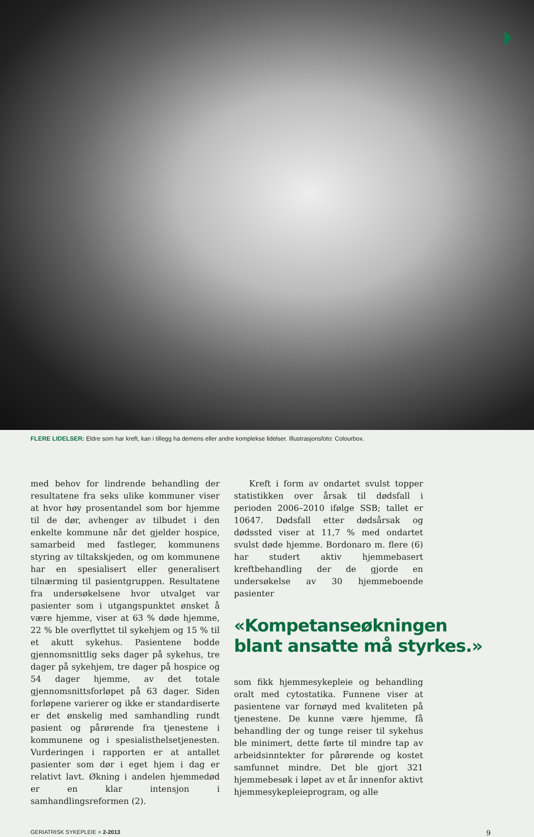FLERE LIDELSER: Eldre som har kreft, kan i tillegg ha demens eller andre komplekse lidelser. Illustrasjonsfoto: Colourbox.
med behov for lindrende behandling der resultatene fra seks ulike kommuner viser at hvor høy prosentandel som bor hjemme til de dør, avhenger av tilbudet i den enkelte kommune når det gjelder hospice, samarbeid med fastleger, kommunens styring av tiltakskjeden, og om kommunene har en spesialisert eller generalisert tilnærming til pasientgruppen. Resultatene fra undersøkelsene hvor utvalget var pasienter som i utgangspunktet ønsket å være hjemme, viser at 63 % døde hjemme, 22 % ble overflyttet til sykehjem og 15 % til et akutt sykehus. Pasientene bodde gjennomsnittlig seks dager på sykehus, tre dager på sykehjem, tre dager på hospice og 54 dager hjemme, av det totale gjennomsnittsforløpet på 63 dager. Siden forløpene varierer og ikke er standardiserte er det ønskelig med samhandling rundt pasient og pårørende fra tjenestene i kommunene og i spesialisthelsetjenesten. Vurderingen i rapporten er at antallet pasienter som dør i eget hjem i dag er relativt lavt. Økning i andelen hjemmedød er en klar intensjon i samhandlingsreformen (2).
Kreft i form av ondartet svulst topper statistikken over årsak til dødsfall i perioden 2006–2010 ifølge SSB; tallet er 10647. Dødsfall etter dødsårsak og dødssted viser at 11,7 % med ondartet svulst døde hjemme. Bordonaro m. flere (6) har studert aktiv hjemmebasert kreftbehandling der de gjorde en undersøkelse av 30 hjemmeboende pasienter
«Kompetanseøkningen blant ansatte må styrkes.»
som fikk hjemmesykepleie og behandling oralt med cytostatika. Funnene viser at pasientene var fornøyd med kvaliteten på tjenestene. De kunne være hjemme, få behandling der og tunge reiser til sykehus ble minimert, dette førte til mindre tap av arbeidsinntekter for pårørende og kostet samfunnet mindre. Det ble gjort 321 hjemmebesøk i løpet av et år innenfor aktivt hjemmesykepleieprogram, og alle
GERIATRISK SYKEPLEIE ■ 2-2013 9